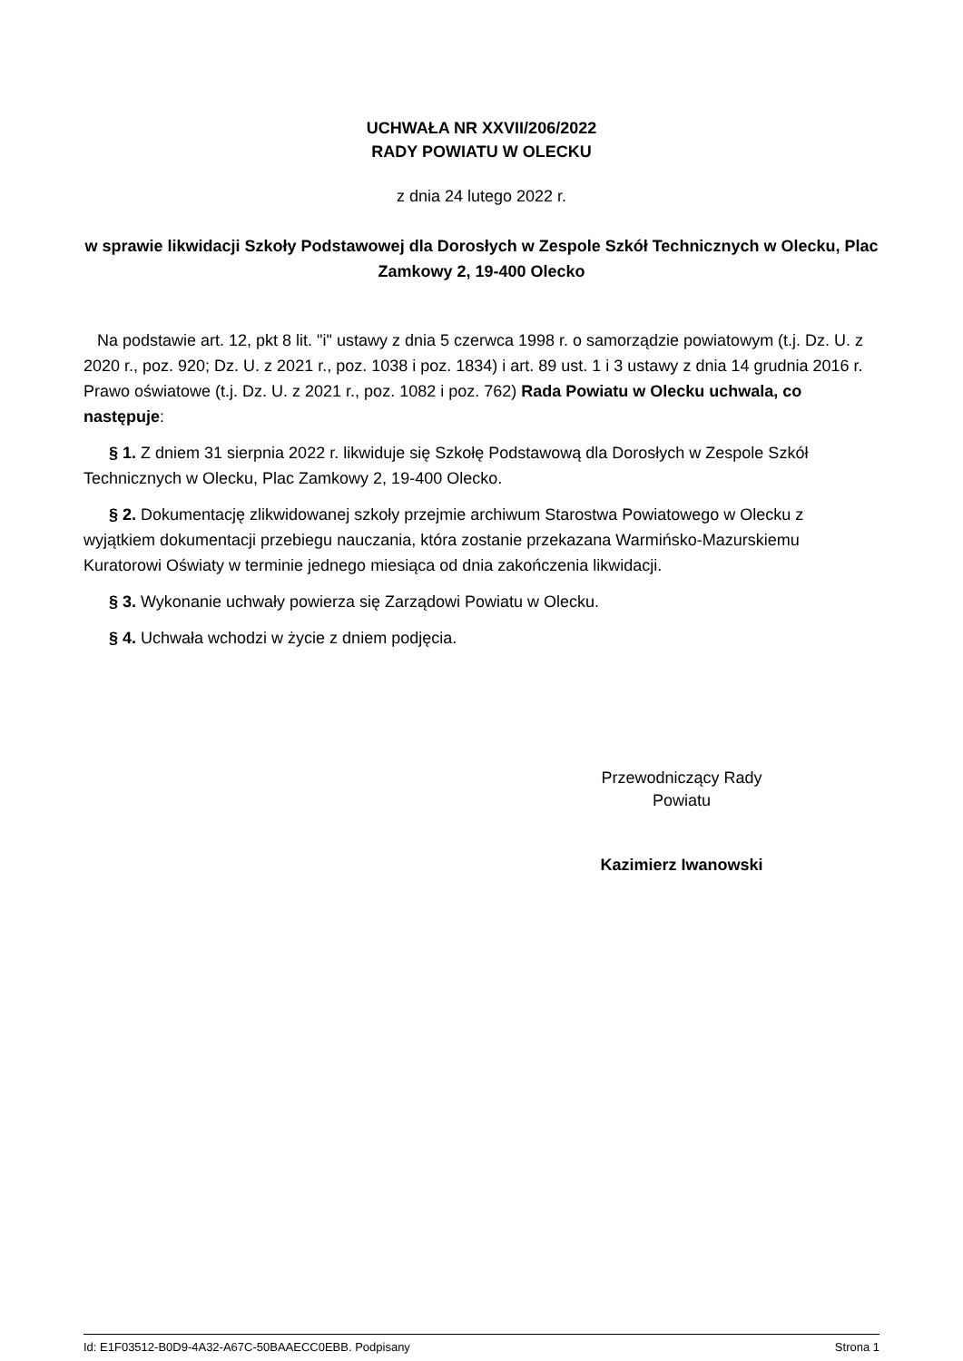UCHWAŁA NR XXVII/206/2022
RADY POWIATU W OLECKU
z dnia 24 lutego 2022 r.
w sprawie likwidacji Szkoły Podstawowej dla Dorosłych w Zespole Szkół Technicznych w Olecku, Plac Zamkowy 2, 19-400 Olecko
Na podstawie art. 12, pkt 8 lit. "i" ustawy z dnia 5 czerwca 1998 r. o samorządzie powiatowym (t.j. Dz. U. z 2020 r., poz. 920; Dz. U. z 2021 r., poz. 1038 i poz. 1834) i art. 89 ust. 1 i 3 ustawy z dnia 14 grudnia 2016 r. Prawo oświatowe (t.j. Dz. U. z 2021 r., poz. 1082 i poz. 762) Rada Powiatu w Olecku uchwala, co następuje:
§ 1. Z dniem 31 sierpnia 2022 r. likwiduje się Szkołę Podstawową dla Dorosłych w Zespole Szkół Technicznych w Olecku, Plac Zamkowy 2, 19-400 Olecko.
§ 2. Dokumentację zlikwidowanej szkoły przejmie archiwum Starostwa Powiatowego w Olecku z wyjątkiem dokumentacji przebiegu nauczania, która zostanie przekazana Warmińsko-Mazurskiemu Kuratorowi Oświaty w terminie jednego miesiąca od dnia zakończenia likwidacji.
§ 3. Wykonanie uchwały powierza się Zarządowi Powiatu w Olecku.
§ 4. Uchwała wchodzi w życie z dniem podjęcia.
Przewodniczący Rady
Powiatu
Kazimierz Iwanowski
Id: E1F03512-B0D9-4A32-A67C-50BAAECC0EBB. Podpisany Strona 1